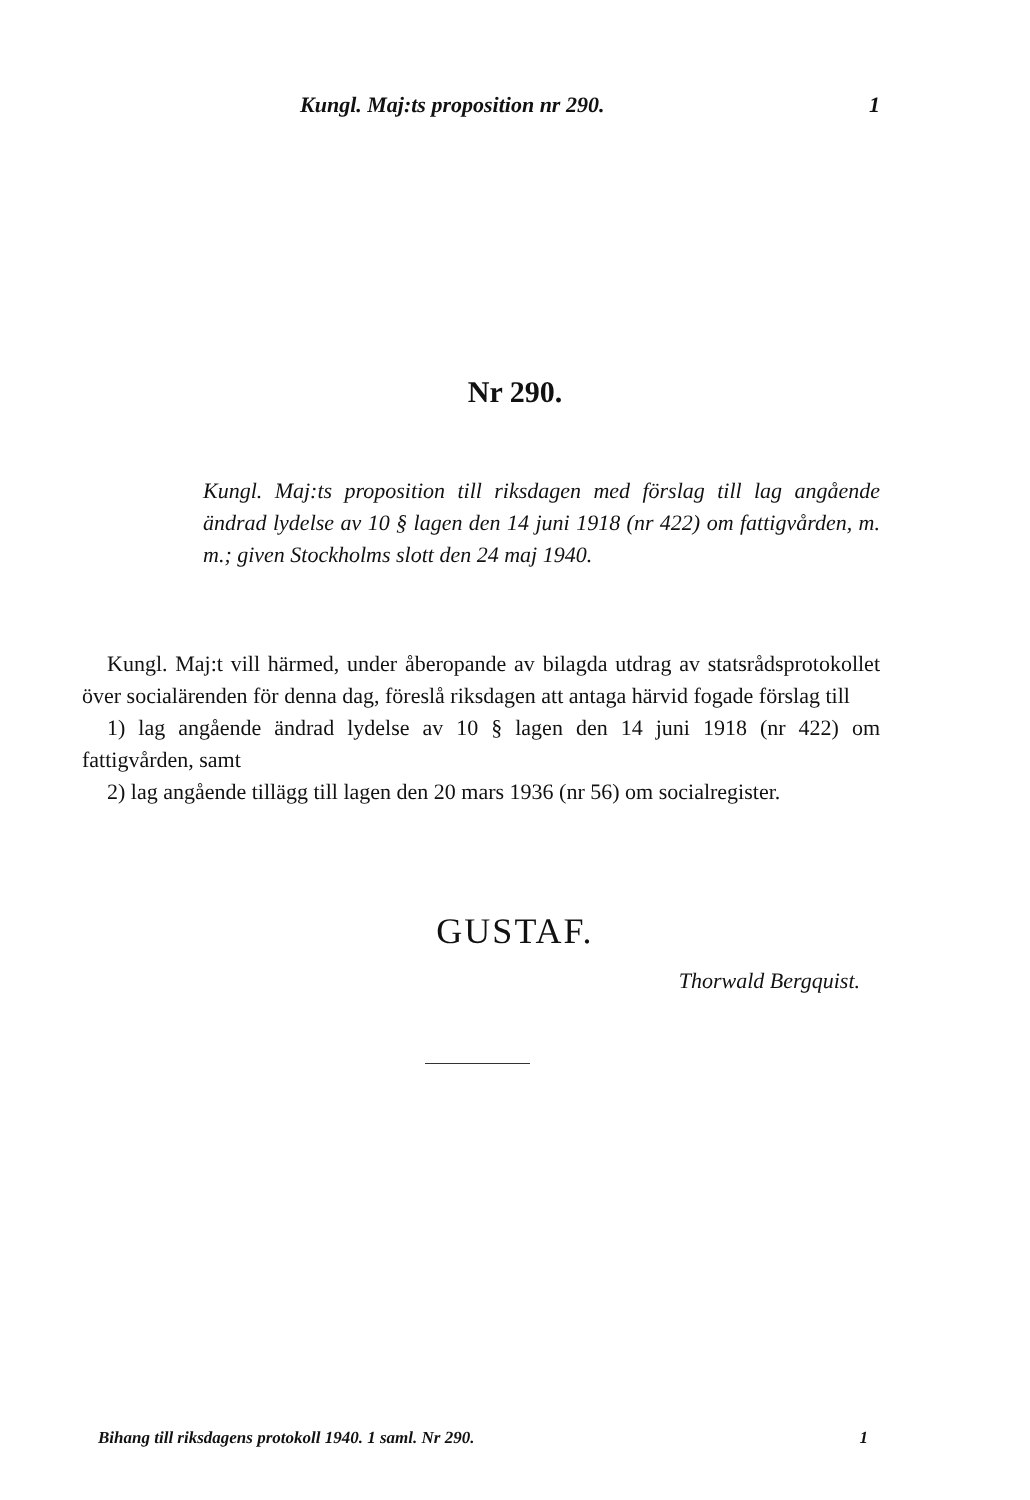Kungl. Maj:ts proposition nr 290. 1
Nr 290.
Kungl. Maj:ts proposition till riksdagen med förslag till lag angående ändrad lydelse av 10 § lagen den 14 juni 1918 (nr 422) om fattigvården, m. m.; given Stockholms slott den 24 maj 1940.
Kungl. Maj:t vill härmed, under åberopande av bilagda utdrag av statsrådsprotokollet över socialärenden för denna dag, föreslå riksdagen att antaga härvid fogade förslag till
1) lag angående ändrad lydelse av 10 § lagen den 14 juni 1918 (nr 422) om fattigvården, samt
2) lag angående tillägg till lagen den 20 mars 1936 (nr 56) om socialregister.
GUSTAF.
Thorwald Bergquist.
Bihang till riksdagens protokoll 1940. 1 saml. Nr 290. 1